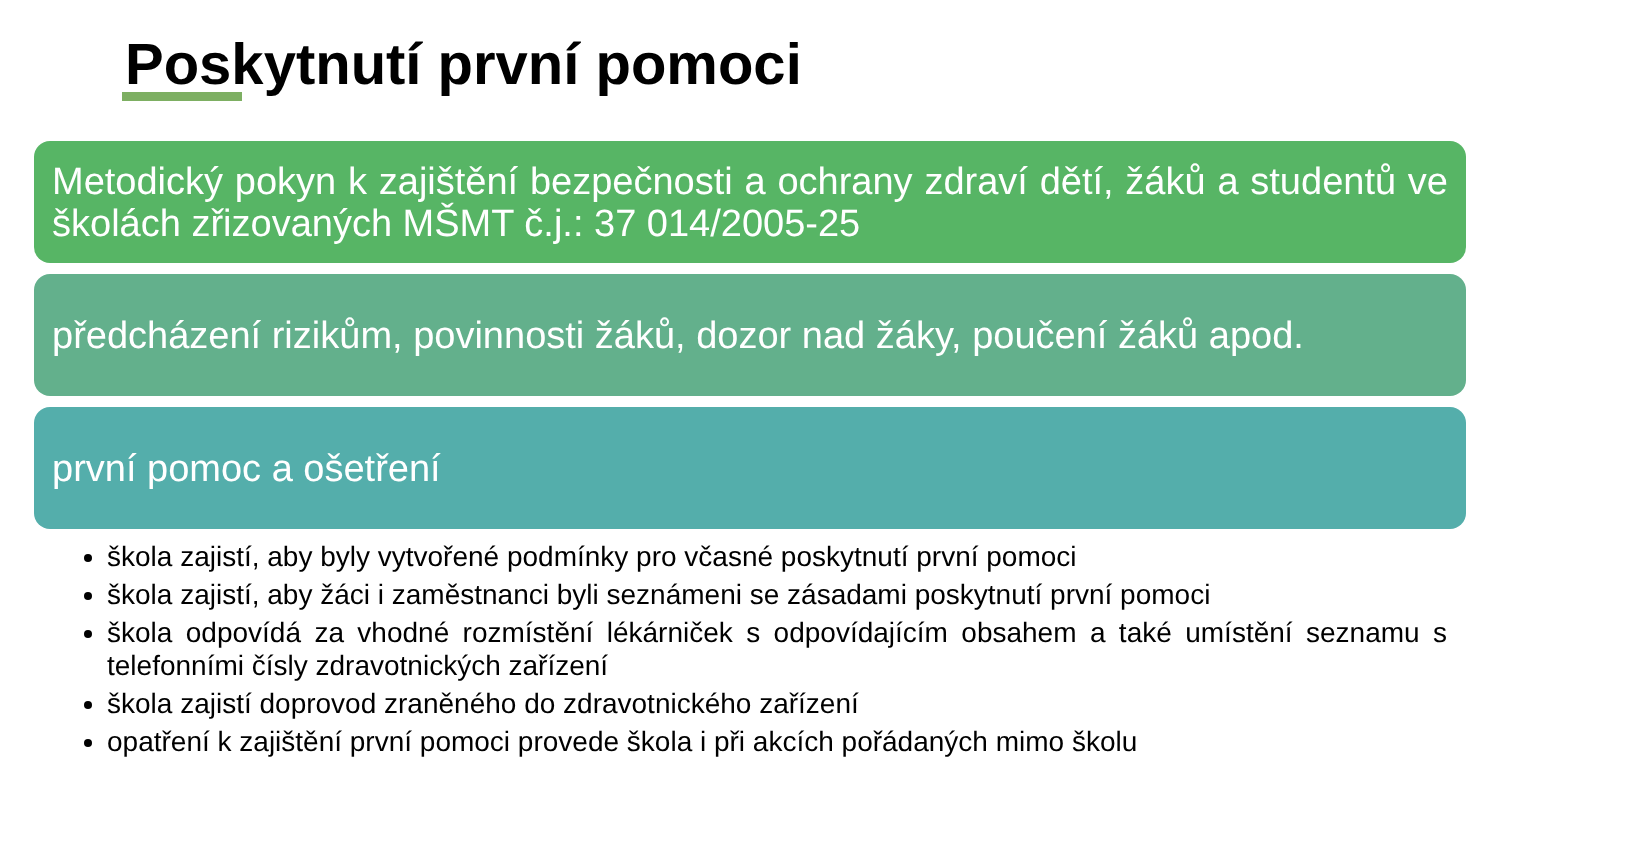Poskytnutí první pomoci
Metodický pokyn k zajištění bezpečnosti a ochrany zdraví dětí, žáků a studentů ve školách zřizovaných MŠMT č.j.: 37 014/2005-25
předcházení rizikům, povinnosti žáků, dozor nad žáky, poučení žáků apod.
první pomoc a ošetření
škola zajistí, aby byly vytvořené podmínky pro včasné poskytnutí první pomoci
škola zajistí, aby žáci i zaměstnanci byli seznámeni se zásadami poskytnutí první pomoci
škola odpovídá za vhodné rozmístění lékárniček s odpovídajícím obsahem a také umístění seznamu s telefonními čísly zdravotnických zařízení
škola zajistí doprovod zraněného do zdravotnického zařízení
opatření k zajištění první pomoci provede škola i při akcích pořádaných mimo školu